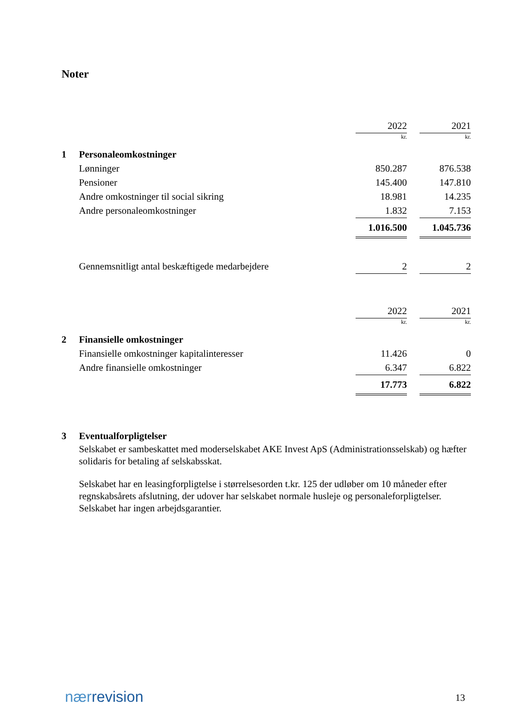Noter
| | | 2022 | | 2021 |
| | | kr. | | kr. |
| 1 | Personaleomkostninger | | | |
| | Lønninger | 850.287 | | 876.538 |
| | Pensioner | 145.400 | | 147.810 |
| | Andre omkostninger til social sikring | 18.981 | | 14.235 |
| | Andre personaleomkostninger | 1.832 | | 7.153 |
| | | 1.016.500 | | 1.045.736 |
| | Gennemsnitligt antal beskæftigede medarbejdere | 2 | | 2 |
| | | 2022 | | 2021 |
| | | kr. | | kr. |
| 2 | Finansielle omkostninger | | | |
| | Finansielle omkostninger kapitalinteresser | 11.426 | | 0 |
| | Andre finansielle omkostninger | 6.347 | | 6.822 |
| | | 17.773 | | 6.822 |
| 3 | Eventualforpligtelser |
Selskabet er sambeskattet med moderselskabet AKE Invest ApS (Administrationsselskab) og hæfter solidaris for betaling af selskabsskat.
Selskabet har en leasingforpligtelse i størrelsesorden t.kr. 125 der udløber om 10 måneder efter regnskabsårets afslutning, der udover har selskabet normale husleje og personaleforpligtelser. Selskabet har ingen arbejdsgarantier.
nærrevision 13